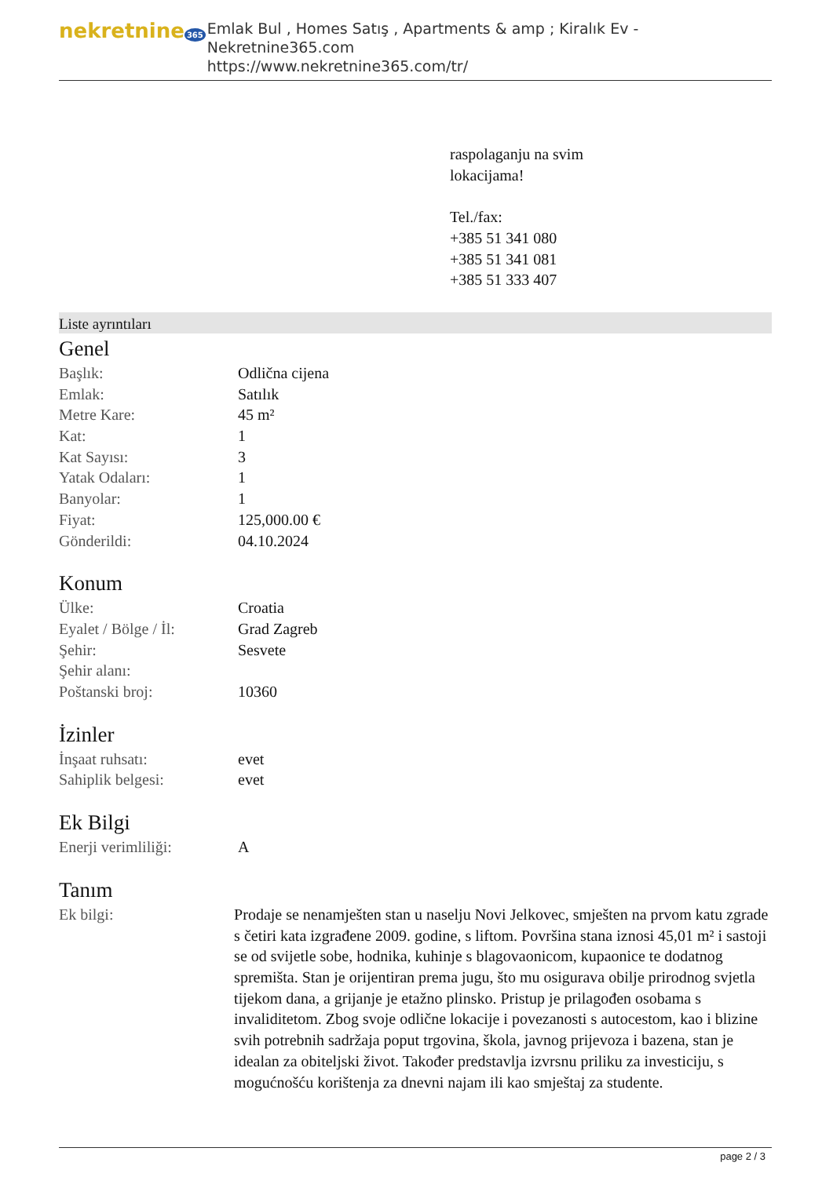nekretnine 365
Emlak Bul , Homes Satış , Apartments & amp ; Kiralık Ev - Nekretnine365.com
https://www.nekretnine365.com/tr/
raspolaganju na svim
lokacijama!
Tel./fax:
+385 51 341 080
+385 51 341 081
+385 51 333 407
Liste ayrıntıları
Genel
| Başlık: | Odlična cijena |
| Emlak: | Satılık |
| Metre Kare: | 45 m² |
| Kat: | 1 |
| Kat Sayısı: | 3 |
| Yatak Odaları: | 1 |
| Banyolar: | 1 |
| Fiyat: | 125,000.00 € |
| Gönderildi: | 04.10.2024 |
Konum
| Ülke: | Croatia |
| Eyalet / Bölge / İl: | Grad Zagreb |
| Şehir: | Sesvete |
| Şehir alanı: | |
| Poštanski broj: | 10360 |
İzinler
| İnşaat ruhsatı: | evet |
| Sahiplik belgesi: | evet |
Ek Bilgi
| Enerji verimliliği: | A |
Tanım
| Ek bilgi: | Prodaje se nenamješten stan u naselju Novi Jelkovec, smješten na prvom katu zgrade s četiri kata izgrađene 2009. godine, s liftom. Površina stana iznosi 45,01 m² i sastoji se od svijetle sobe, hodnika, kuhinje s blagovaonicom, kupaonice te dodatnog spremišta. Stan je orijentiran prema jugu, što mu osigurava obilje prirodnog svjetla tijekom dana, a grijanje je etažno plinsko. Pristup je prilagođen osobama s invaliditetom. Zbog svoje odlične lokacije i povezanosti s autocestom, kao i blizine svih potrebnih sadržaja poput trgovina, škola, javnog prijevoza i bazena, stan je idealan za obiteljski život. Također predstavlja izvrsnu priliku za investiciju, s mogućnošću korištenja za dnevni najam ili kao smještaj za studente. |
page 2 / 3